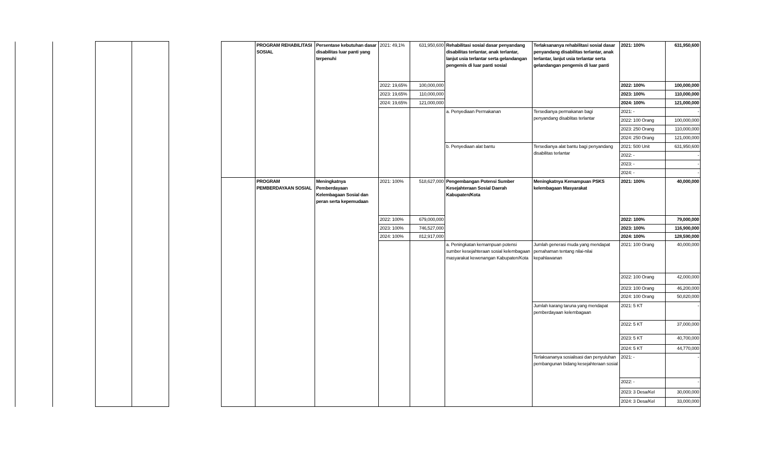| | | | | | | PROGRAM REHABILITASI SOSIAL | Persentase kebutuhan dasar disabilitas luar panti yang terpenuhi | 2021: 49,1% | 631,950,600 | Rehabilitasi sosial dasar penyandang disabilitas terlantar, anak terlantar, lanjut usia terlantar serta gelandangan pengemis di luar panti sosial | Terlaksananya rehabilitasi sosial dasar penyandang disabilitas terlantar, anak terlantar, lanjut usia terlantar serta gelandangan pengemis di luar panti | 2021: 100% | 631,950,600 |
| | | | | | | | | 2022: 19,65% | 100,000,000 | | | 2022: 100% | 100,000,000 |
| | | | | | | | | 2023: 19,65% | 110,000,000 | | | 2023: 100% | 110,000,000 |
| | | | | | | | | 2024: 19,65% | 121,000,000 | | | 2024: 100% | 121,000,000 |
| | | | | | | | | | | a. Penyediaan Permakanan | Tersedianya permakanan bagi penyandang disablitas terlantar | 2021: - | - |
| | | | | | | | | | | | | 2022: 100 Orang | 100,000,000 |
| | | | | | | | | | | | | 2023: 250 Orang | 110,000,000 |
| | | | | | | | | | | | | 2024: 250 Orang | 121,000,000 |
| | | | | | | | | | | b. Penyediaan alat bantu | Tersedianya alat bantu bagi penyandang disabilitas terlantar | 2021: 500 Unit | 631,950,600 |
| | | | | | | | | | | | | 2022: - | - |
| | | | | | | | | | | | | 2023: - | - |
| | | | | | | | | | | | | 2024: - | - |
| | | | | | | PROGRAM PEMBERDAYAAN SOSIAL | Meningkatnya Pemberdayaan Kelembagaan Sosial dan peran serta kepemudaan | 2021: 100% | 518,627,000 | Pengembangan Potensi Sumber Kesejahteraan Sosial Daerah Kabupaten/Kota | Meningkatnya Kemampuan PSKS kelembagaan Masyarakat | 2021: 100% | 40,000,000 |
| | | | | | | | | 2022: 100% | 679,000,000 | | | 2022: 100% | 79,000,000 |
| | | | | | | | | 2023: 100% | 746,527,000 | | | 2023: 100% | 116,900,000 |
| | | | | | | | | 2024: 100% | 812,917,000 | | | 2024: 100% | 128,590,000 |
| | | | | | | | | | | a. Peningkatan kemampuan potensi sumber kesejahteraan sosial kelembagaan masyarakat kewenangan Kabupaten/Kota | Jumlah generasi muda yang mendapat pemahaman tentang nilai-nilai kepahlawanan | 2021: 100 Orang | 40,000,000 |
| | | | | | | | | | | | | 2022: 100 Orang | 42,000,000 |
| | | | | | | | | | | | | 2023: 100 Orang | 46,200,000 |
| | | | | | | | | | | | | 2024: 100 Orang | 50,820,000 |
| | | | | | | | | | | | Jumlah karang taruna yang mendapat pemberdayaan kelembagaan | 2021: 5 KT | - |
| | | | | | | | | | | | | 2022: 5 KT | 37,000,000 |
| | | | | | | | | | | | | 2023: 5 KT | 40,700,000 |
| | | | | | | | | | | | | 2024: 5 KT | 44,770,000 |
| | | | | | | | | | | | Terlaksananya sosialisasi dan penyuluhan pembangunan bidang kesejahteraan sosial | 2021: - | - |
| | | | | | | | | | | | | 2022: - | - |
| | | | | | | | | | | | | 2023: 3 Desa/Kel | 30,000,000 |
| | | | | | | | | | | | | 2024: 3 Desa/Kel | 33,000,000 |